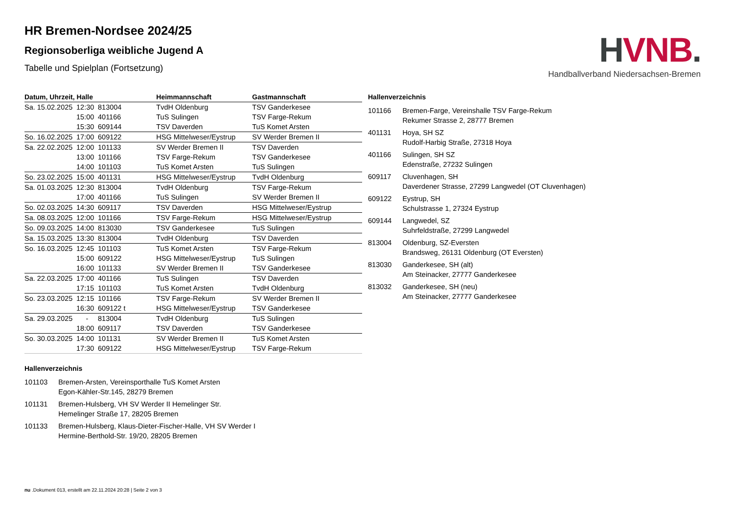HVNB.
Handballverband Niedersachsen-Bremen
HR Bremen-Nordsee 2024/25
Regionsoberliga weibliche Jugend A
Tabelle und Spielplan (Fortsetzung)
| Datum, Uhrzeit, Halle | | | Heimmannschaft | Gastmannschaft |
| --- | --- | --- | --- | --- |
| Sa. 15.02.2025 | 12:30 | 813004 | TvdH Oldenburg | TSV Ganderkesee |
| | 15:00 | 401166 | TuS Sulingen | TSV Farge-Rekum |
| | 15:30 | 609144 | TSV Daverden | TuS Komet Arsten |
| So. 16.02.2025 | 17:00 | 609122 | HSG Mittelweser/Eystrup | SV Werder Bremen II |
| Sa. 22.02.2025 | 12:00 | 101133 | SV Werder Bremen II | TSV Daverden |
| | 13:00 | 101166 | TSV Farge-Rekum | TSV Ganderkesee |
| | 14:00 | 101103 | TuS Komet Arsten | TuS Sulingen |
| So. 23.02.2025 | 15:00 | 401131 | HSG Mittelweser/Eystrup | TvdH Oldenburg |
| Sa. 01.03.2025 | 12:30 | 813004 | TvdH Oldenburg | TSV Farge-Rekum |
| | 17:00 | 401166 | TuS Sulingen | SV Werder Bremen II |
| So. 02.03.2025 | 14:30 | 609117 | TSV Daverden | HSG Mittelweser/Eystrup |
| Sa. 08.03.2025 | 12:00 | 101166 | TSV Farge-Rekum | HSG Mittelweser/Eystrup |
| So. 09.03.2025 | 14:00 | 813030 | TSV Ganderkesee | TuS Sulingen |
| Sa. 15.03.2025 | 13:30 | 813004 | TvdH Oldenburg | TSV Daverden |
| So. 16.03.2025 | 12:45 | 101103 | TuS Komet Arsten | TSV Farge-Rekum |
| | 15:00 | 609122 | HSG Mittelweser/Eystrup | TuS Sulingen |
| | 16:00 | 101133 | SV Werder Bremen II | TSV Ganderkesee |
| Sa. 22.03.2025 | 17:00 | 401166 | TuS Sulingen | TSV Daverden |
| | 17:15 | 101103 | TuS Komet Arsten | TvdH Oldenburg |
| So. 23.03.2025 | 12:15 | 101166 | TSV Farge-Rekum | SV Werder Bremen II |
| | 16:30 | 609122 t | HSG Mittelweser/Eystrup | TSV Ganderkesee |
| Sa. 29.03.2025 | - | 813004 | TvdH Oldenburg | TuS Sulingen |
| | 18:00 | 609117 | TSV Daverden | TSV Ganderkesee |
| So. 30.03.2025 | 14:00 | 101131 | SV Werder Bremen II | TuS Komet Arsten |
| | 17:30 | 609122 | HSG Mittelweser/Eystrup | TSV Farge-Rekum |
Hallenverzeichnis
| 101166 | Bremen-Farge, Vereinshalle TSV Farge-Rekum Rekumer Strasse 2, 28777 Bremen |
| 401131 | Hoya, SH SZ Rudolf-Harbig Straße, 27318 Hoya |
| 401166 | Sulingen, SH SZ Edenstraße, 27232 Sulingen |
| 609117 | Cluvenhagen, SH Daverdener Strasse, 27299 Langwedel (OT Cluvenhagen) |
| 609122 | Eystrup, SH Schulstrasse 1, 27324 Eystrup |
| 609144 | Langwedel, SZ Suhrfeldstraße, 27299 Langwedel |
| 813004 | Oldenburg, SZ-Eversten Brandsweg, 26131 Oldenburg (OT Eversten) |
| 813030 | Ganderkesee, SH (alt) Am Steinacker, 27777 Ganderkesee |
| 813032 | Ganderkesee, SH (neu) Am Steinacker, 27777 Ganderkesee |
Hallenverzeichnis
| 101103 | Bremen-Arsten, Vereinsporthalle TuS Komet Arsten Egon-Kähler-Str.145, 28279 Bremen |
| 101131 | Bremen-Hulsberg, VH SV Werder II Hemelinger Str. Hemelinger Straße 17, 28205 Bremen |
| 101133 | Bremen-Hulsberg, Klaus-Dieter-Fischer-Halle, VH SV Werder I Hermine-Berthold-Str. 19/20, 28205 Bremen |
nu .Dokument 013, erstellt am 22.11.2024 20:28 | Seite 2 von 3